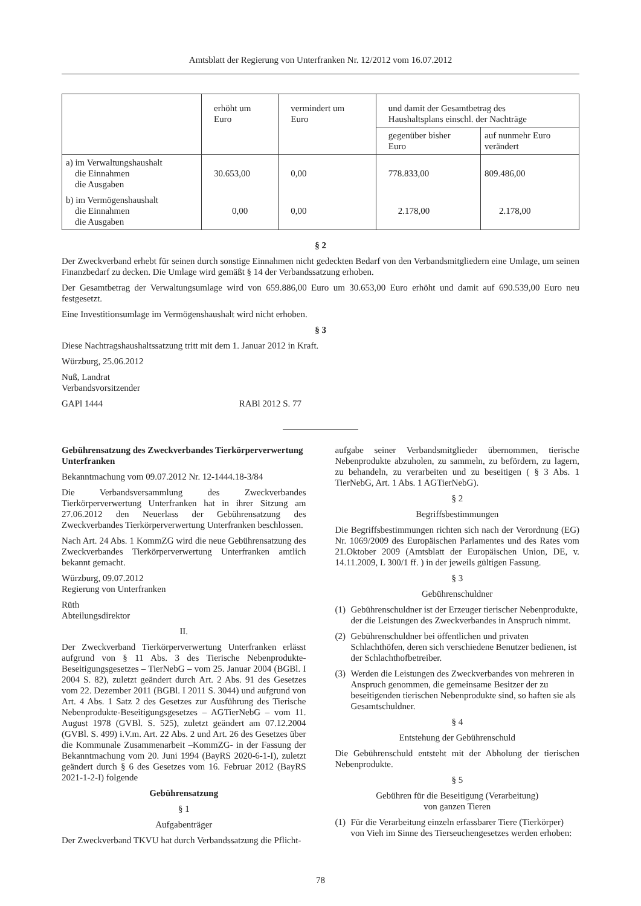Amtsblatt der Regierung von Unterfranken Nr. 12/2012 vom 16.07.2012
| | erhöht um Euro | vermindert um Euro | und damit der Gesamtbetrag des Haushaltsplans einschl. der Nachträge | |
| --- | --- | --- | --- | --- |
| | | | gegenüber bisher Euro | auf nunmehr Euro verändert |
| a) im Verwaltungshaushalt die Einnahmen die Ausgaben | 30.653,00 | 0,00 | 778.833,00 | 809.486,00 |
| b) im Vermögenshaushalt die Einnahmen die Ausgaben | 0,00 | 0,00 | 2.178,00 | 2.178,00 |
§ 2
Der Zweckverband erhebt für seinen durch sonstige Einnahmen nicht gedeckten Bedarf von den Verbandsmitgliedern eine Umlage, um seinen Finanzbedarf zu decken. Die Umlage wird gemäßt § 14 der Verbandssatzung erhoben.
Der Gesamtbetrag der Verwaltungsumlage wird von 659.886,00 Euro um 30.653,00 Euro erhöht und damit auf 690.539,00 Euro neu festgesetzt.
Eine Investitionsumlage im Vermögenshaushalt wird nicht erhoben.
§ 3
Diese Nachtragshaushaltssatzung tritt mit dem 1. Januar 2012 in Kraft.
Würzburg, 25.06.2012
Nuß, Landrat
Verbandsvorsitzender
GAPl 1444 RABl 2012 S. 77
Gebührensatzung des Zweckverbandes Tierkörperverwertung Unterfranken
Bekanntmachung vom 09.07.2012 Nr. 12-1444.18-3/84
Die Verbandsversammlung des Zweckverbandes Tierkörperverwertung Unterfranken hat in ihrer Sitzung am 27.06.2012 den Neuerlass der Gebührensatzung des Zweckverbandes Tierkörperverwertung Unterfranken beschlossen.
Nach Art. 24 Abs. 1 KommZG wird die neue Gebührensatzung des Zweckverbandes Tierkörperverwertung Unterfranken amtlich bekannt gemacht.
Würzburg, 09.07.2012
Regierung von Unterfranken
Rüth
Abteilungsdirektor
II.
Der Zweckverband Tierkörperverwertung Unterfranken erlässt aufgrund von § 11 Abs. 3 des Tierische Nebenprodukte-Beseitigungsgesetzes – TierNebG – vom 25. Januar 2004 (BGBl. I 2004 S. 82), zuletzt geändert durch Art. 2 Abs. 91 des Gesetzes vom 22. Dezember 2011 (BGBl. I 2011 S. 3044) und aufgrund von Art. 4 Abs. 1 Satz 2 des Gesetzes zur Ausführung des Tierische Nebenprodukte-Beseitigungsgesetzes – AGTierNebG – vom 11. August 1978 (GVBl. S. 525), zuletzt geändert am 07.12.2004 (GVBl. S. 499) i.V.m. Art. 22 Abs. 2 und Art. 26 des Gesetzes über die Kommunale Zusammenarbeit –KommZG- in der Fassung der Bekanntmachung vom 20. Juni 1994 (BayRS 2020-6-1-I), zuletzt geändert durch § 6 des Gesetzes vom 16. Februar 2012 (BayRS 2021-1-2-I) folgende
Gebührensatzung
§ 1
Aufgabenträger
Der Zweckverband TKVU hat durch Verbandssatzung die Pflicht-
aufgabe seiner Verbandsmitglieder übernommen, tierische Nebenprodukte abzuholen, zu sammeln, zu befördern, zu lagern, zu behandeln, zu verarbeiten und zu beseitigen ( § 3 Abs. 1 TierNebG, Art. 1 Abs. 1 AGTierNebG).
§ 2
Begriffsbestimmungen
Die Begriffsbestimmungen richten sich nach der Verordnung (EG) Nr. 1069/2009 des Europäischen Parlamentes und des Rates vom 21.Oktober 2009 (Amtsblatt der Europäischen Union, DE, v. 14.11.2009, L 300/1 ff. ) in der jeweils gültigen Fassung.
§ 3
Gebührenschuldner
(1) Gebührenschuldner ist der Erzeuger tierischer Nebenprodukte, der die Leistungen des Zweckverbandes in Anspruch nimmt.
(2) Gebührenschuldner bei öffentlichen und privaten Schlachthöfen, deren sich verschiedene Benutzer bedienen, ist der Schlachthofbetreiber.
(3) Werden die Leistungen des Zweckverbandes von mehreren in Anspruch genommen, die gemeinsame Besitzer der zu beseitigenden tierischen Nebenprodukte sind, so haften sie als Gesamtschuldner.
§ 4
Entstehung der Gebührenschuld
Die Gebührenschuld entsteht mit der Abholung der tierischen Nebenprodukte.
§ 5
Gebühren für die Beseitigung (Verarbeitung)
von ganzen Tieren
(1) Für die Verarbeitung einzeln erfassbarer Tiere (Tierkörper) von Vieh im Sinne des Tierseuchengesetzes werden erhoben:
78